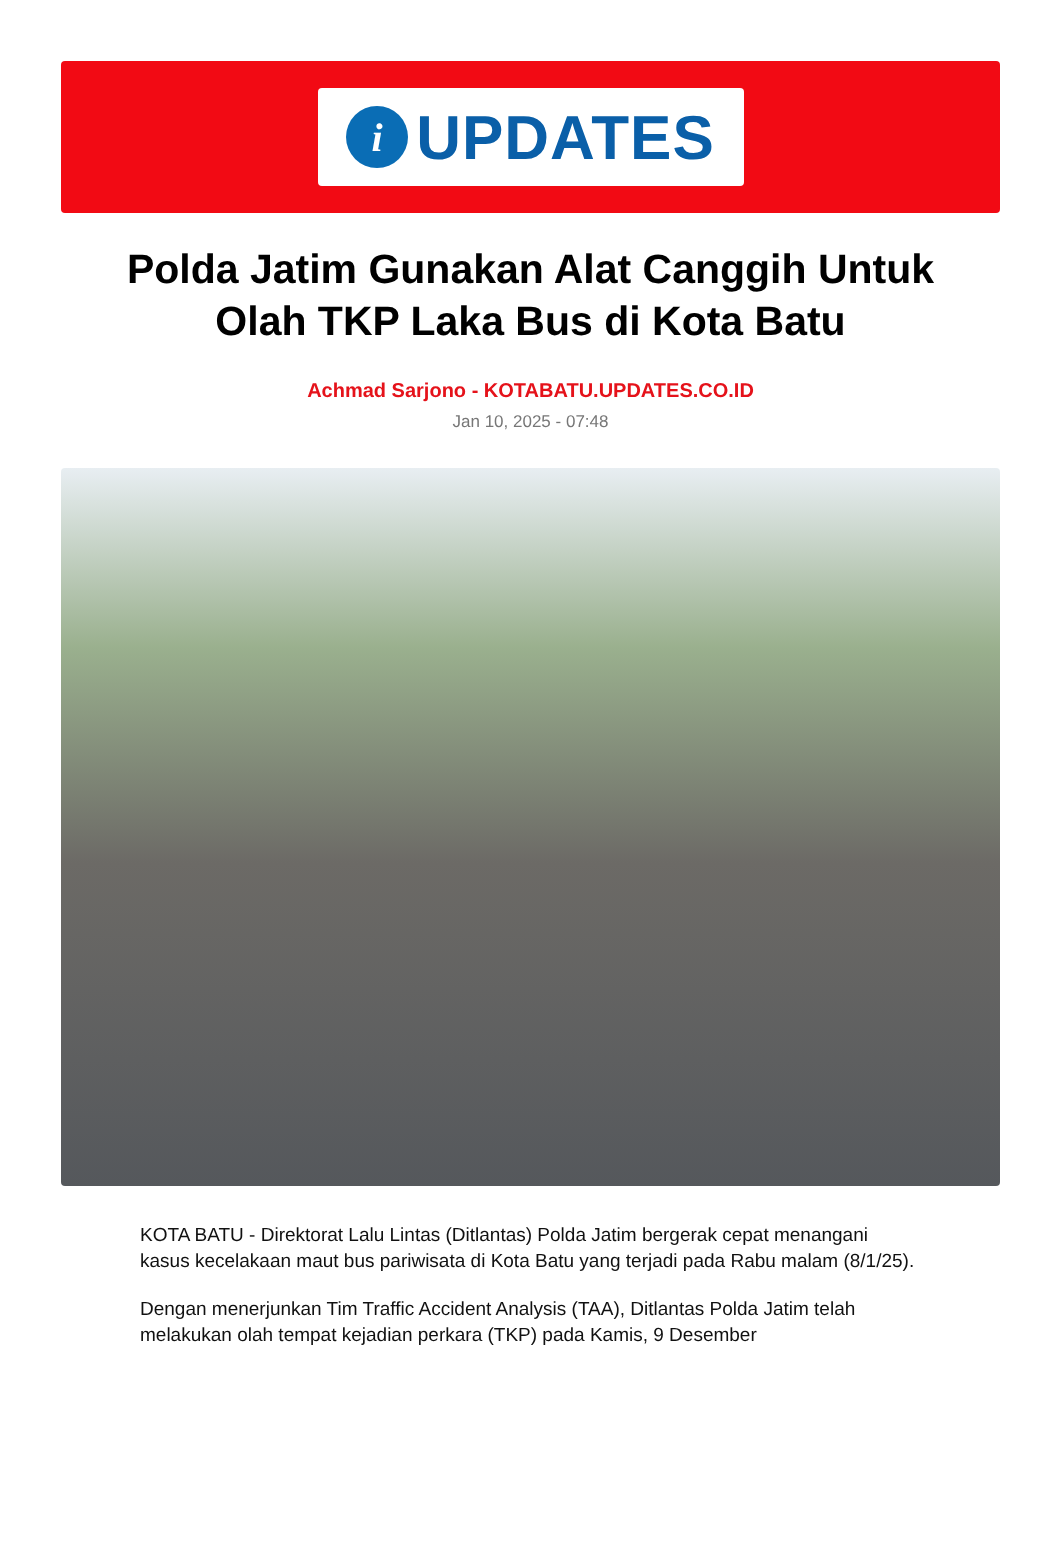i UPDATES
Polda Jatim Gunakan Alat Canggih Untuk Olah TKP Laka Bus di Kota Batu
Achmad Sarjono - KOTABATU.UPDATES.CO.ID
Jan 10, 2025 - 07:48
KOTA BATU - Direktorat Lalu Lintas (Ditlantas) Polda Jatim bergerak cepat menangani kasus kecelakaan maut bus pariwisata di Kota Batu yang terjadi pada Rabu malam (8/1/25).
Dengan menerjunkan Tim Traffic Accident Analysis (TAA), Ditlantas Polda Jatim telah melakukan olah tempat kejadian perkara (TKP) pada Kamis, 9 Desember